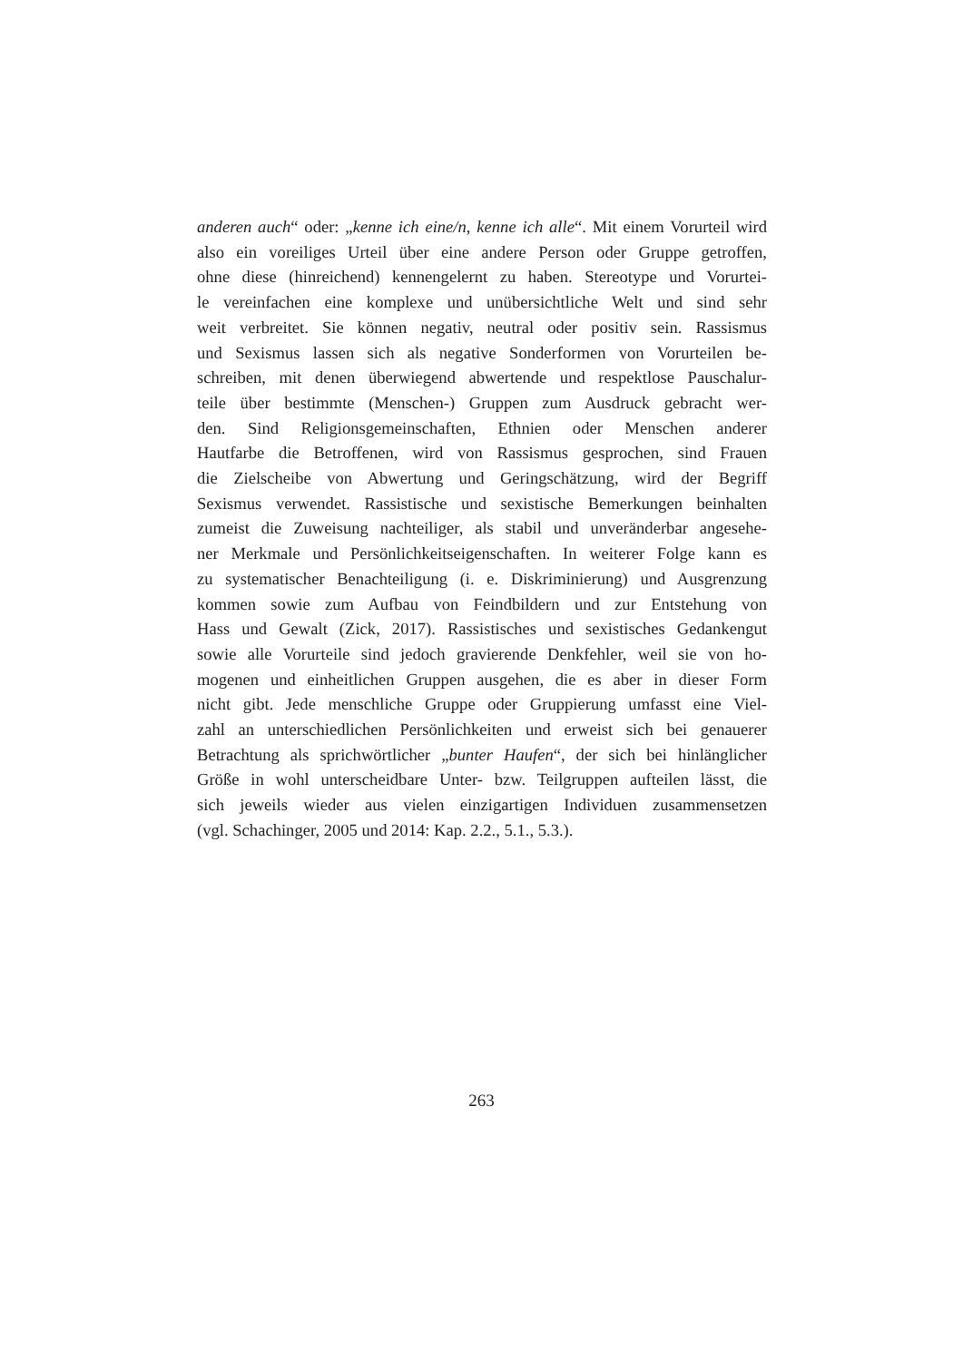anderen auch“ oder: „kenne ich eine/n, kenne ich alle“. Mit einem Vorurteil wird
also ein voreiliges Urteil über eine andere Person oder Gruppe getroffen,
ohne diese (hinreichend) kennengelernt zu haben. Stereotype und Vorurtei-
le vereinfachen eine komplexe und unübersichtliche Welt und sind sehr
weit verbreitet. Sie können negativ, neutral oder positiv sein. Rassismus
und Sexismus lassen sich als negative Sonderformen von Vorurteilen be-
schreiben, mit denen überwiegend abwertende und respektlose Pauschalur-
teile über bestimmte (Menschen-) Gruppen zum Ausdruck gebracht wer-
den. Sind Religionsgemeinschaften, Ethnien oder Menschen anderer
Hautfarbe die Betroffenen, wird von Rassismus gesprochen, sind Frauen
die Zielscheibe von Abwertung und Geringschätzung, wird der Begriff
Sexismus verwendet. Rassistische und sexistische Bemerkungen beinhalten
zumeist die Zuweisung nachteiliger, als stabil und unveränderbar angesehe-
ner Merkmale und Persönlichkeitseigenschaften. In weiterer Folge kann es
zu systematischer Benachteiligung (i. e. Diskriminierung) und Ausgrenzung
kommen sowie zum Aufbau von Feindbildern und zur Entstehung von
Hass und Gewalt (Zick, 2017). Rassistisches und sexistisches Gedankengut
sowie alle Vorurteile sind jedoch gravierende Denkfehler, weil sie von ho-
mogenen und einheitlichen Gruppen ausgehen, die es aber in dieser Form
nicht gibt. Jede menschliche Gruppe oder Gruppierung umfasst eine Viel-
zahl an unterschiedlichen Persönlichkeiten und erweist sich bei genauerer
Betrachtung als sprichwörtlicher „bunter Haufen“, der sich bei hinlänglicher
Größe in wohl unterscheidbare Unter- bzw. Teilgruppen aufteilen lässt, die
sich jeweils wieder aus vielen einzigartigen Individuen zusammensetzen
(vgl. Schachinger, 2005 und 2014: Kap. 2.2., 5.1., 5.3.).
263